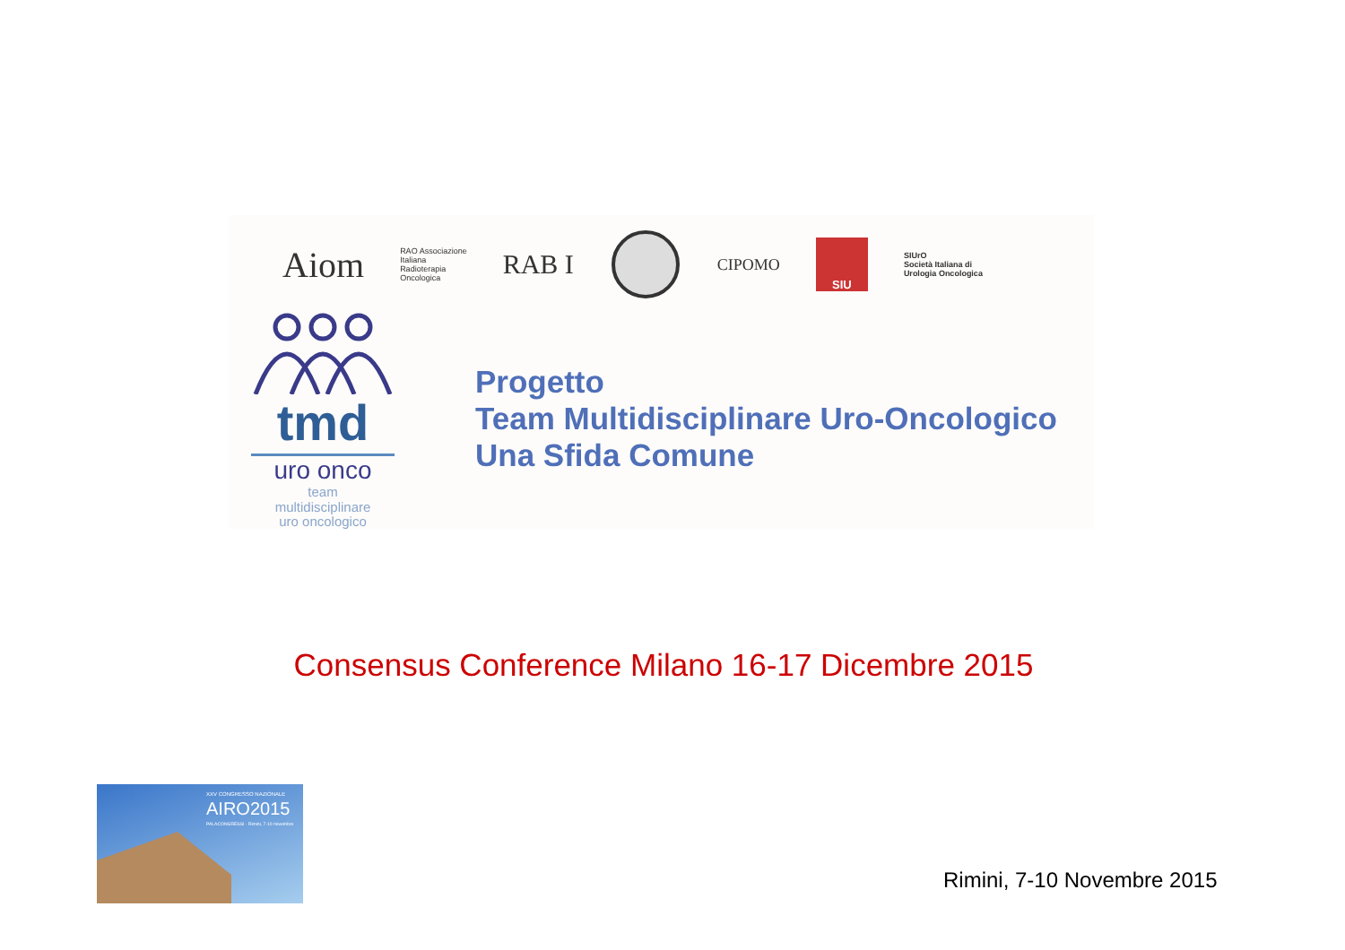Aiom
RAO Associazione
Italiana
Radioterapia
Oncologica
RAB I
CIPOMO
SIU
SIUrO
Società Italiana di
Urologia Oncologica
tmd
uro onco
team
multidisciplinare
uro oncologico
Progetto
Team Multidisciplinare Uro-Oncologico
Una Sfida Comune
Consensus Conference Milano 16-17 Dicembre 2015
XXV CONGRESSO NAZIONALE
AIRO2015
PALACONGRESSI · Rimini, 7-10 novembre
Rimini, 7-10 Novembre 2015